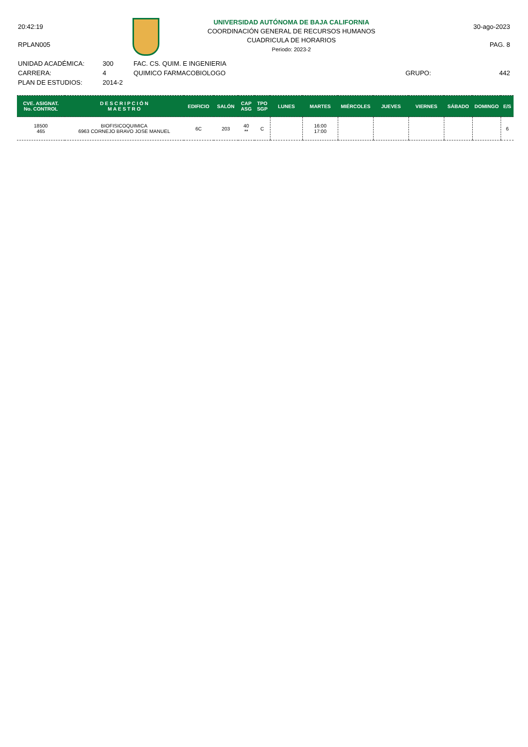20:42:19
RPLAN005
UNIVERSIDAD AUTÓNOMA DE BAJA CALIFORNIA
COORDINACIÓN GENERAL DE RECURSOS HUMANOS
CUADRICULA DE HORARIOS
Periodo: 2023-2
30-ago-2023
PAG. 8
UNIDAD ACADÉMICA:
CARRERA:
PLAN DE ESTUDIOS:
300
4
2014-2
FAC. CS. QUIM. E INGENIERIA
QUIMICO FARMACOBIOLOGO
GRUPO: 442
| CVE. ASIGNAT. No. CONTROL | D E S C R I P C I Ó N M A E S T R O | EDIFICIO | SALÓN | CAP ASG | TPO SGP | LUNES | MARTES | MIÉRCOLES | JUEVES | VIERNES | SÁBADO | DOMINGO | E/S |
| --- | --- | --- | --- | --- | --- | --- | --- | --- | --- | --- | --- | --- | --- |
| 18500 465 | BIOFISICOQUIMICA 6963 CORNEJO BRAVO JOSE MANUEL | 6C | 203 | 40 ** | C | | 16:00 17:00 | | | | | | 6 |